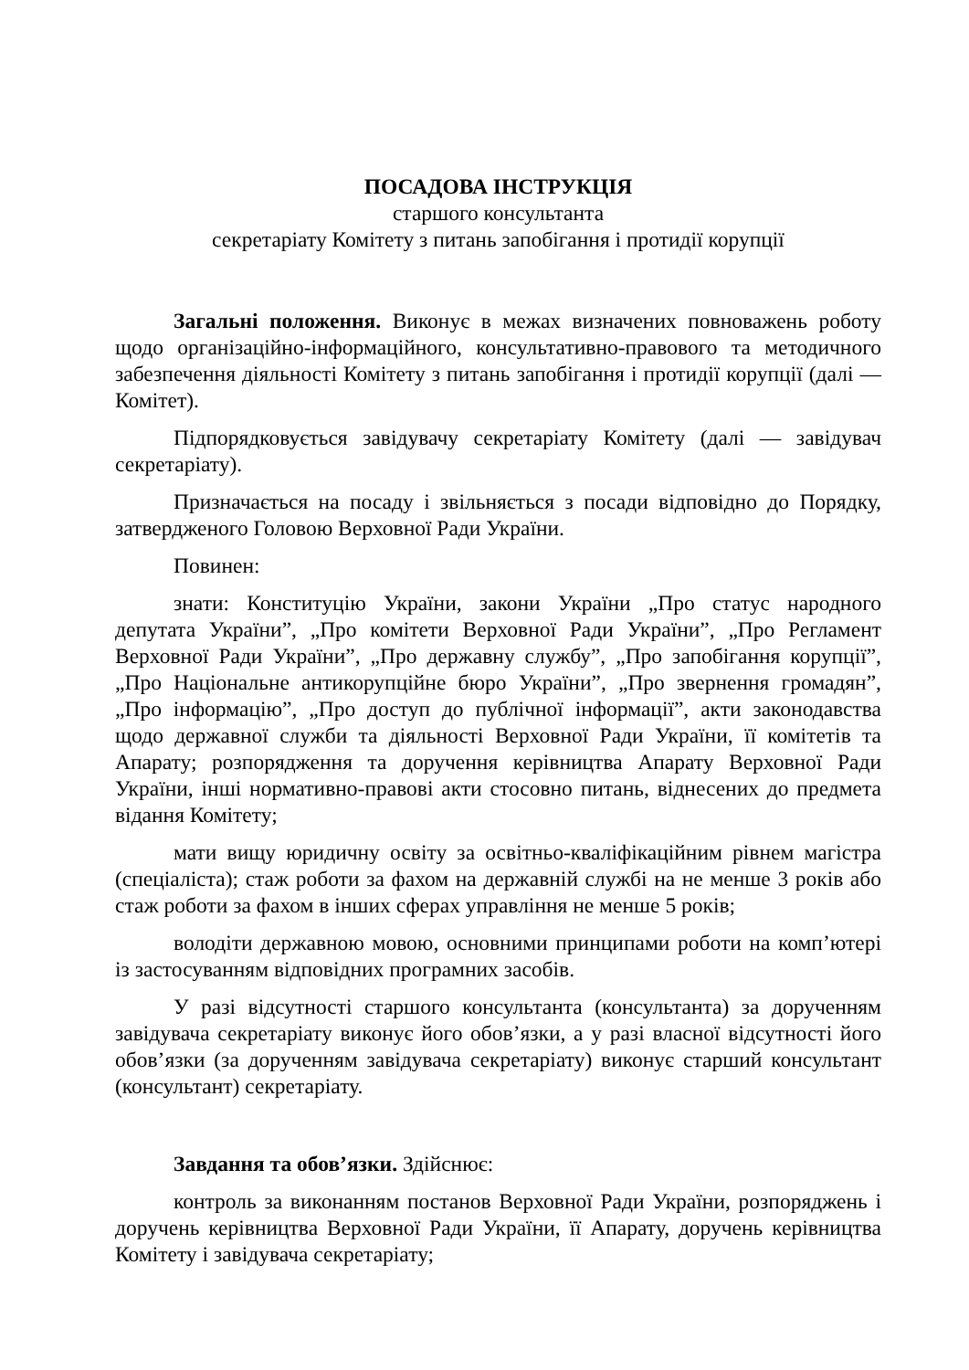ПОСАДОВА ІНСТРУКЦІЯ
старшого консультанта
секретаріату Комітету з питань запобігання і протидії корупції
Загальні положення. Виконує в межах визначених повноважень роботу щодо організаційно-інформаційного, консультативно-правового та методичного забезпечення діяльності Комітету з питань запобігання і протидії корупції (далі — Комітет).
Підпорядковується завідувачу секретаріату Комітету (далі — завідувач секретаріату).
Призначається на посаду і звільняється з посади відповідно до Порядку, затвердженого Головою Верховної Ради України.
Повинен:
знати: Конституцію України, закони України „Про статус народного депутата України”, „Про комітети Верховної Ради України”, „Про Регламент Верховної Ради України”, „Про державну службу”, „Про запобігання корупції”, „Про Національне антикорупційне бюро України”, „Про звернення громадян”, „Про інформацію”, „Про доступ до публічної інформації”, акти законодавства щодо державної служби та діяльності Верховної Ради України, її комітетів та Апарату; розпорядження та доручення керівництва Апарату Верховної Ради України, інші нормативно-правові акти стосовно питань, віднесених до предмета відання Комітету;
мати вищу юридичну освіту за освітньо-кваліфікаційним рівнем магістра (спеціаліста); стаж роботи за фахом на державній службі на не менше 3 років або стаж роботи за фахом в інших сферах управління не менше 5 років;
володіти державною мовою, основними принципами роботи на комп’ютері із застосуванням відповідних програмних засобів.
У разі відсутності старшого консультанта (консультанта) за дорученням завідувача секретаріату виконує його обов’язки, а у разі власної відсутності його обов’язки (за дорученням завідувача секретаріату) виконує старший консультант (консультант) секретаріату.
Завдання та обов’язки. Здійснює:
контроль за виконанням постанов Верховної Ради України, розпоряджень і доручень керівництва Верховної Ради України, її Апарату, доручень керівництва Комітету і завідувача секретаріату;